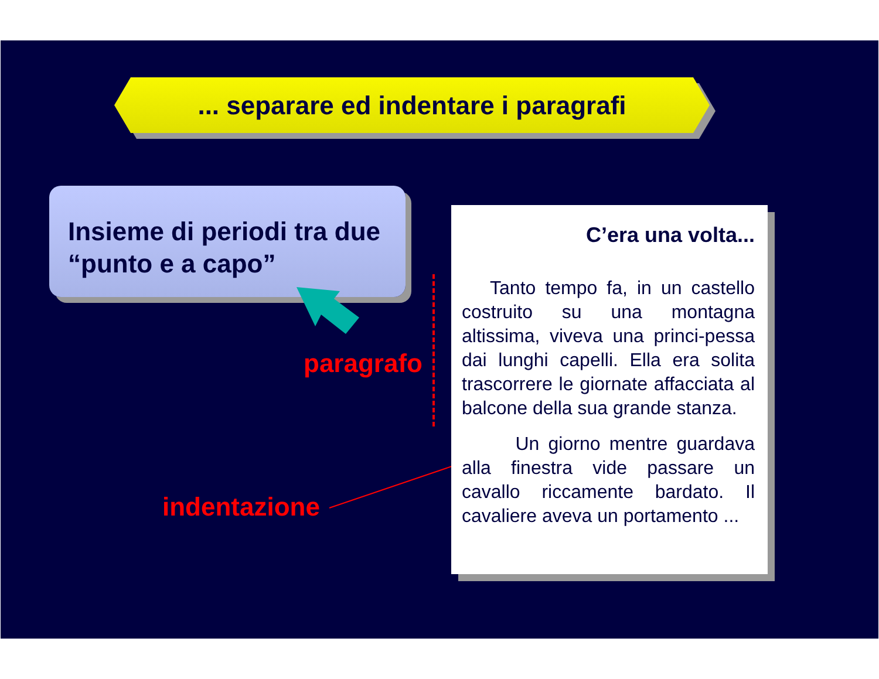... separare ed indentare i paragrafi
Insieme di periodi tra due “punto e a capo”
paragrafo
indentazione
C’era una volta...
Tanto tempo fa, in un castello costruito su una montagna altissima, viveva una princi-pessa dai lunghi capelli. Ella era solita trascorrere le giornate affacciata al balcone della sua grande stanza.
Un giorno mentre guardava alla finestra vide passare un cavallo riccamente bardato. Il cavaliere aveva un portamento ...